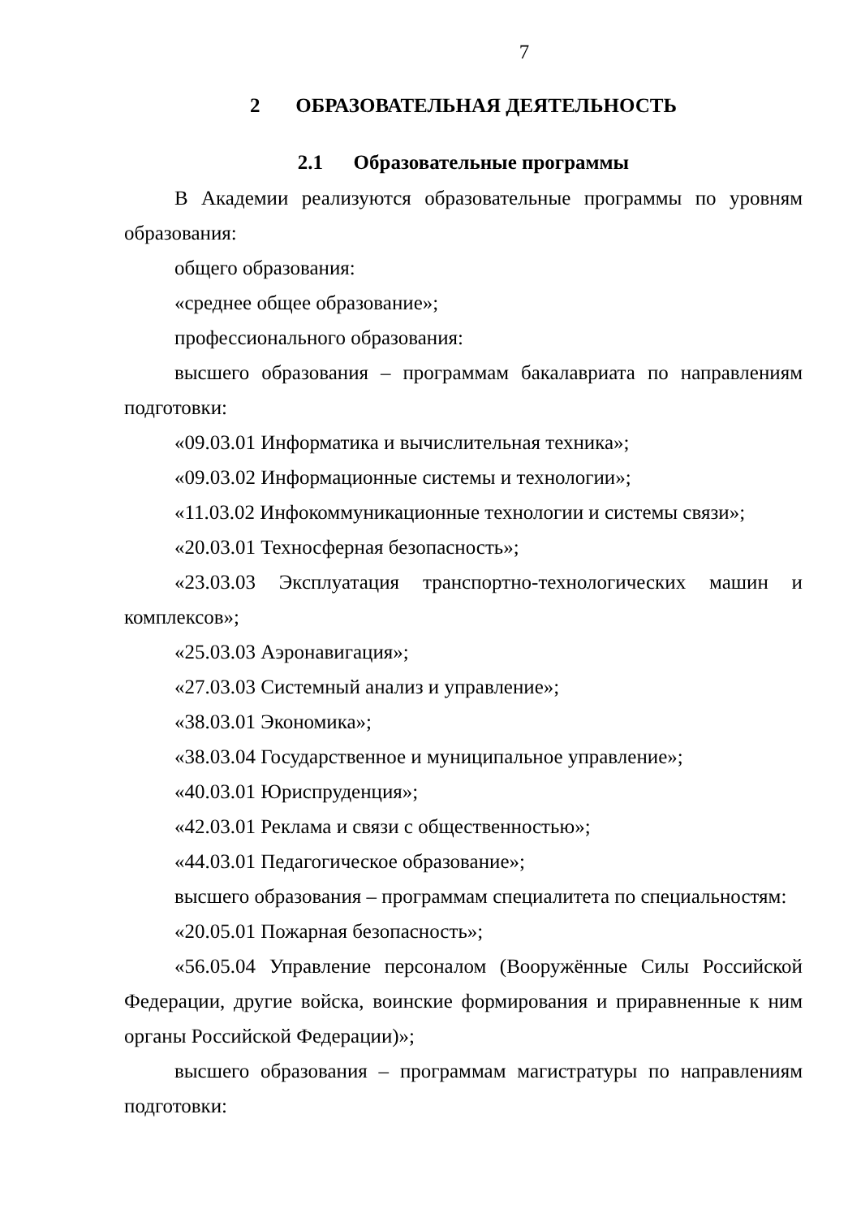7
2 ОБРАЗОВАТЕЛЬНАЯ ДЕЯТЕЛЬНОСТЬ
2.1 Образовательные программы
В Академии реализуются образовательные программы по уровням образования:
общего образования:
«среднее общее образование»;
профессионального образования:
высшего образования – программам бакалавриата по направлениям подготовки:
«09.03.01 Информатика и вычислительная техника»;
«09.03.02 Информационные системы и технологии»;
«11.03.02 Инфокоммуникационные технологии и системы связи»;
«20.03.01 Техносферная безопасность»;
«23.03.03 Эксплуатация транспортно-технологических машин и комплексов»;
«25.03.03 Аэронавигация»;
«27.03.03 Системный анализ и управление»;
«38.03.01 Экономика»;
«38.03.04 Государственное и муниципальное управление»;
«40.03.01 Юриспруденция»;
«42.03.01 Реклама и связи с общественностью»;
«44.03.01 Педагогическое образование»;
высшего образования – программам специалитета по специальностям:
«20.05.01 Пожарная безопасность»;
«56.05.04 Управление персоналом (Вооружённые Силы Российской Федерации, другие войска, воинские формирования и приравненные к ним органы Российской Федерации)»;
высшего образования – программам магистратуры по направлениям подготовки: